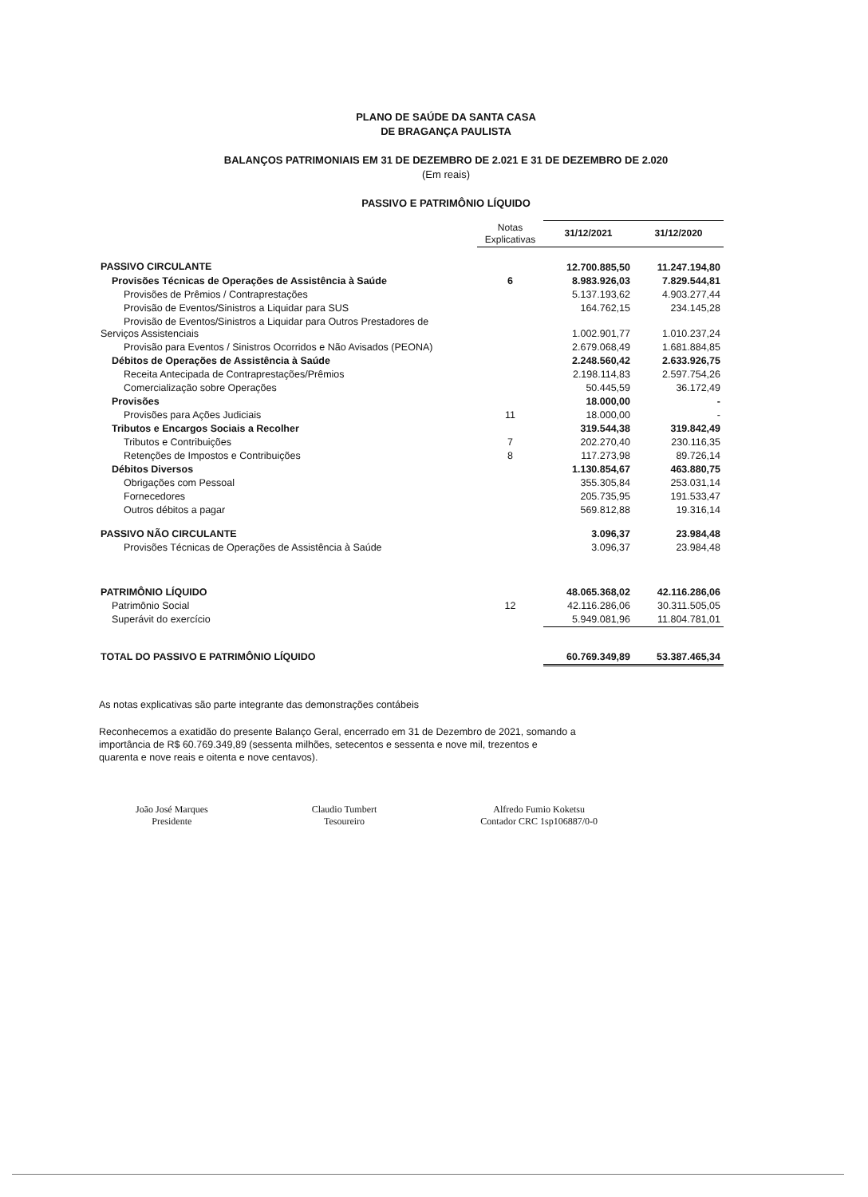PLANO DE SAÚDE DA SANTA CASA
DE BRAGANÇA PAULISTA
BALANÇOS PATRIMONIAIS EM 31 DE DEZEMBRO DE 2.021 E 31 DE DEZEMBRO DE 2.020
(Em reais)
PASSIVO E PATRIMÔNIO LÍQUIDO
| | Notas Explicativas | 31/12/2021 | 31/12/2020 |
| --- | --- | --- | --- |
| PASSIVO CIRCULANTE | | 12.700.885,50 | 11.247.194,80 |
| Provisões Técnicas de Operações de Assistência à Saúde | 6 | 8.983.926,03 | 7.829.544,81 |
| Provisões de Prêmios / Contraprestações | | 5.137.193,62 | 4.903.277,44 |
| Provisão de Eventos/Sinistros a Liquidar para SUS | | 164.762,15 | 234.145,28 |
| Provisão de Eventos/Sinistros a Liquidar para Outros Prestadores de Serviços Assistenciais | | 1.002.901,77 | 1.010.237,24 |
| Provisão para Eventos / Sinistros Ocorridos e Não Avisados (PEONA) | | 2.679.068,49 | 1.681.884,85 |
| Débitos de Operações de Assistência à Saúde | | 2.248.560,42 | 2.633.926,75 |
| Receita Antecipada de Contraprestações/Prêmios | | 2.198.114,83 | 2.597.754,26 |
| Comercialização sobre Operações | | 50.445,59 | 36.172,49 |
| Provisões | | 18.000,00 | - |
| Provisões para Ações Judiciais | 11 | 18.000,00 | - |
| Tributos e Encargos Sociais a Recolher | | 319.544,38 | 319.842,49 |
| Tributos e Contribuições | 7 | 202.270,40 | 230.116,35 |
| Retenções de Impostos e Contribuições | 8 | 117.273,98 | 89.726,14 |
| Débitos Diversos | | 1.130.854,67 | 463.880,75 |
| Obrigações com Pessoal | | 355.305,84 | 253.031,14 |
| Fornecedores | | 205.735,95 | 191.533,47 |
| Outros débitos a pagar | | 569.812,88 | 19.316,14 |
| PASSIVO NÃO CIRCULANTE | | 3.096,37 | 23.984,48 |
| Provisões Técnicas de Operações de Assistência à Saúde | | 3.096,37 | 23.984,48 |
| PATRIMÔNIO LÍQUIDO | | 48.065.368,02 | 42.116.286,06 |
| Patrimônio Social | 12 | 42.116.286,06 | 30.311.505,05 |
| Superávit do exercício | | 5.949.081,96 | 11.804.781,01 |
| TOTAL DO PASSIVO E PATRIMÔNIO LÍQUIDO | | 60.769.349,89 | 53.387.465,34 |
As notas explicativas são parte integrante das demonstrações contábeis
Reconhecemos a exatidão do presente Balanço Geral, encerrado em 31 de Dezembro de 2021, somando a importância de R$ 60.769.349,89 (sessenta milhões, setecentos e sessenta e nove mil, trezentos e quarenta e nove reais e oitenta e nove centavos).
João José Marques
Presidente
Claudio Tumbert
Tesoureiro
Alfredo Fumio Koketsu
Contador CRC 1sp106887/0-0